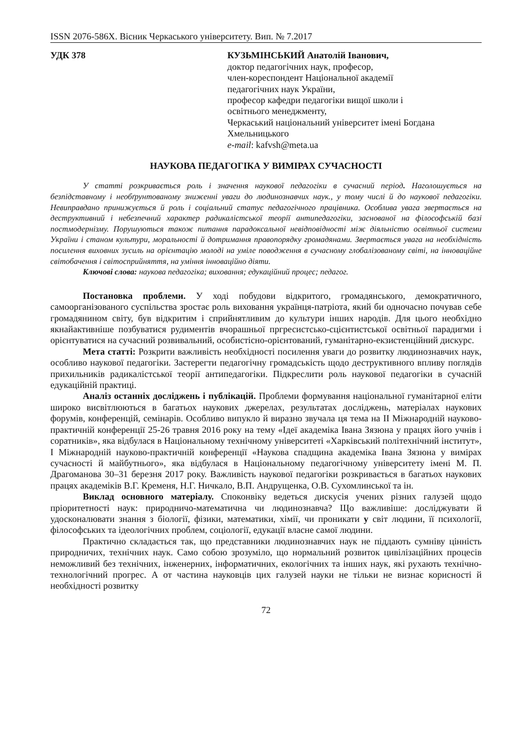ISSN 2076-586X. Вісник Черкаського університету. Вип. № 7.2017
УДК 378 КУЗЬМІНСЬКИЙ Анатолій Іванович,
доктор педагогічних наук, професор,
член-кореспондент Національної академії
педагогічних наук України,
професор кафедри педагогіки вищої школи і
освітнього менеджменту,
Черкаський національний університет імені Богдана Хмельницького
e-mail: kafvsh@meta.ua
НАУКОВА ПЕДАГОГІКА У ВИМІРАХ СУЧАСНОСТІ
У статті розкривається роль і значення наукової педагогіки в сучасний період. Наголошується на безпідставному і необґрунтованому зниженні уваги до людинознавчих наук., у тому числі й до наукової педагогіки. Невиправдано принижується й роль і соціальний статус педагогічного працівника. Особлива увага звертається на деструктивний і небезпечний характер радикалістської теорії антипедагогіки, заснованої на філософській базі постмодернізму. Порушуються також питання парадоксальної невідповідності між діяльністю освітньої системи України і станом культури, моральності й дотримання правопорядку громадянами. Звертається увага на необхідність посилення виховних зусиль на орієнтацію молоді на уміле поводження в сучасному глобалізованому світі, на інноваційне світобачення і світосприйняття, на уміння інноваційно діяти.
Ключові слова: наукова педагогіка; виховання; едукаційний процес; педагог.
Постановка проблеми. У ході побудови відкритого, громадянського, демократичного, самоорганізованого суспільства зростає роль виховання українця-патріота, який би одночасно почував себе громадянином світу, був відкритим і сприйнятливим до культури інших народів. Для цього необхідно якнайактивніше позбуватися рудиментів вчорашньої пргресистсько-сцієнтистської освітньої парадигми і орієнтуватися на сучасний розвивальний, особистісно-орієнтований, гуманітарно-екзистенційний дискурс.
Мета статті: Розкрити важливість необхідності посилення уваги до розвитку людинознавчих наук, особливо наукової педагогіки. Застерегти педагогічну громадськість щодо деструктивного впливу поглядів прихильників радикалістської теорії антипедагогіки. Підкреслити роль наукової педагогіки в сучасній едукаційній практиці.
Аналіз останніх досліджень і публікацій. Проблеми формування національної гуманітарної еліти широко висвітлюються в багатьох наукових джерелах, результатах досліджень, матеріалах наукових форумів, конференцій, семінарів. Особливо випукло й виразно звучала ця тема на ІІ Міжнародній науково-практичній конференції 25-26 травня 2016 року на тему «Ідеї академіка Івана Зязюна у працях його учнів і соратників», яка відбулася в Національному технічному університеті «Харківський політехнічний інститут», І Міжнародній науково-практичній конференції «Наукова спадщина академіка Івана Зязюна у вимірах сучасності й майбутнього», яка відбулася в Національному педагогічному університету імені М. П. Драгоманова 30–31 березня 2017 року. Важливість наукової педагогіки розкривається в багатьох наукових працях академіків В.Г. Кременя, Н.Г. Ничкало, В.П. Андрущенка, О.В. Сухомлинської та ін.
Виклад основного матеріалу. Споконвіку ведеться дискусія учених різних галузей щодо пріоритетності наук: природничо-математична чи людинознавча? Що важливіше: досліджувати й удосконалювати знання з біології, фізики, математики, хімії, чи проникати у світ людини, її психології, філософських та ідеологічних проблем, соціології, едукації власне самої людини.
Практично складається так, що представники людинознавчих наук не піддають сумніву цінність природничих, технічних наук. Само собою зрозуміло, що нормальний розвиток цивілізаційних процесів неможливий без технічних, інженерних, інформатичних, екологічних та інших наук, які рухають технічно-технологічний прогрес. А от частина науковців цих галузей науки не тільки не визнає корисності й необхідності розвитку
72